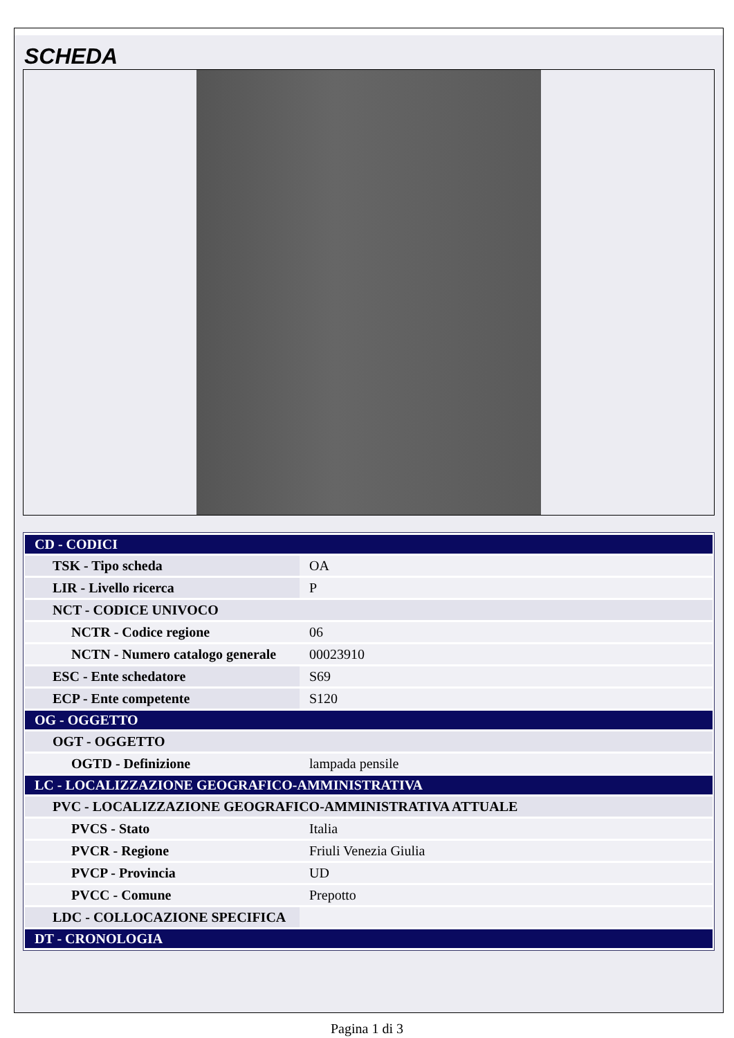SCHEDA
| CD - CODICI | |
| TSK - Tipo scheda | OA |
| LIR - Livello ricerca | P |
| NCT - CODICE UNIVOCO | |
| NCTR - Codice regione | 06 |
| NCTN - Numero catalogo generale | 00023910 |
| ESC - Ente schedatore | S69 |
| ECP - Ente competente | S120 |
| OG - OGGETTO | |
| OGT - OGGETTO | |
| OGTD - Definizione | lampada pensile |
| LC - LOCALIZZAZIONE GEOGRAFICO-AMMINISTRATIVA | |
| PVC - LOCALIZZAZIONE GEOGRAFICO-AMMINISTRATIVA ATTUALE | |
| PVCS - Stato | Italia |
| PVCR - Regione | Friuli Venezia Giulia |
| PVCP - Provincia | UD |
| PVCC - Comune | Prepotto |
| LDC - COLLOCAZIONE SPECIFICA | |
| DT - CRONOLOGIA | |
Pagina 1 di 3